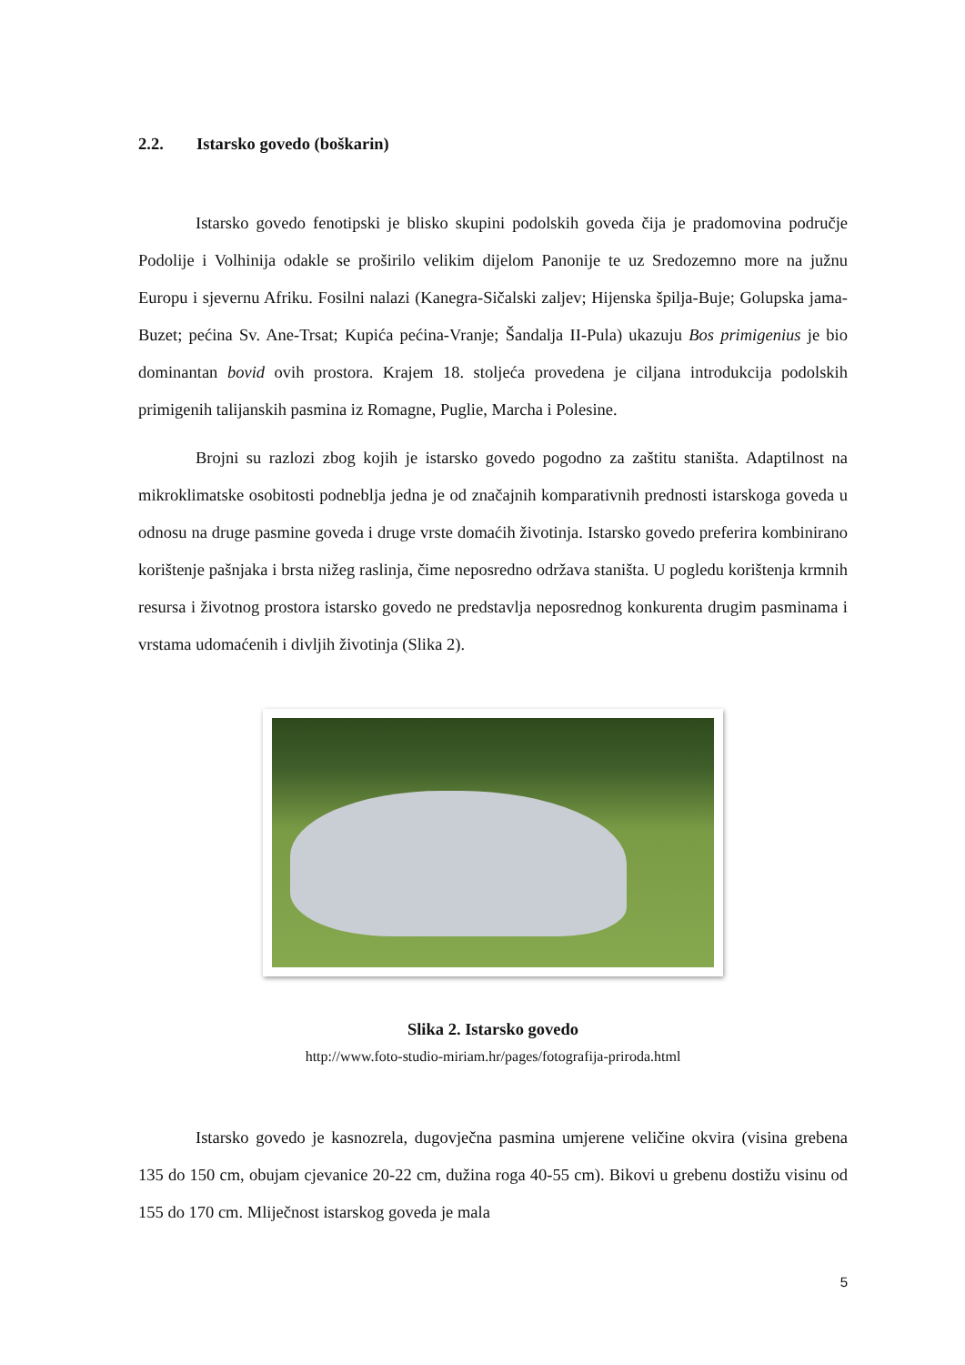2.2. Istarsko govedo (boškarin)
Istarsko govedo fenotipski je blisko skupini podolskih goveda čija je pradomovina područje Podolije i Volhinija odakle se proširilo velikim dijelom Panonije te uz Sredozemno more na južnu Europu i sjevernu Afriku. Fosilni nalazi (Kanegra-Sičalski zaljev; Hijenska špilja-Buje; Golupska jama-Buzet; pećina Sv. Ane-Trsat; Kupića pećina-Vranje; Šandalja II-Pula) ukazuju Bos primigenius je bio dominantan bovid ovih prostora. Krajem 18. stoljeća provedena je ciljana introdukcija podolskih primigenih talijanskih pasmina iz Romagne, Puglie, Marcha i Polesine.
Brojni su razlozi zbog kojih je istarsko govedo pogodno za zaštitu staništa. Adaptilnost na mikroklimatske osobitosti podneblja jedna je od značajnih komparativnih prednosti istarskoga goveda u odnosu na druge pasmine goveda i druge vrste domaćih životinja. Istarsko govedo preferira kombinirano korištenje pašnjaka i brsta nižeg raslinja, čime neposredno održava staništa. U pogledu korištenja krmnih resursa i životnog prostora istarsko govedo ne predstavlja neposrednog konkurenta drugim pasminama i vrstama udomaćenih i divljih životinja (Slika 2).
Slika 2. Istarsko govedo
http://www.foto-studio-miriam.hr/pages/fotografija-priroda.html
Istarsko govedo je kasnozrela, dugovječna pasmina umjerene veličine okvira (visina grebena 135 do 150 cm, obujam cjevanice 20-22 cm, dužina roga 40-55 cm). Bikovi u grebenu dostižu visinu od 155 do 170 cm. Mliječnost istarskog goveda je mala
5